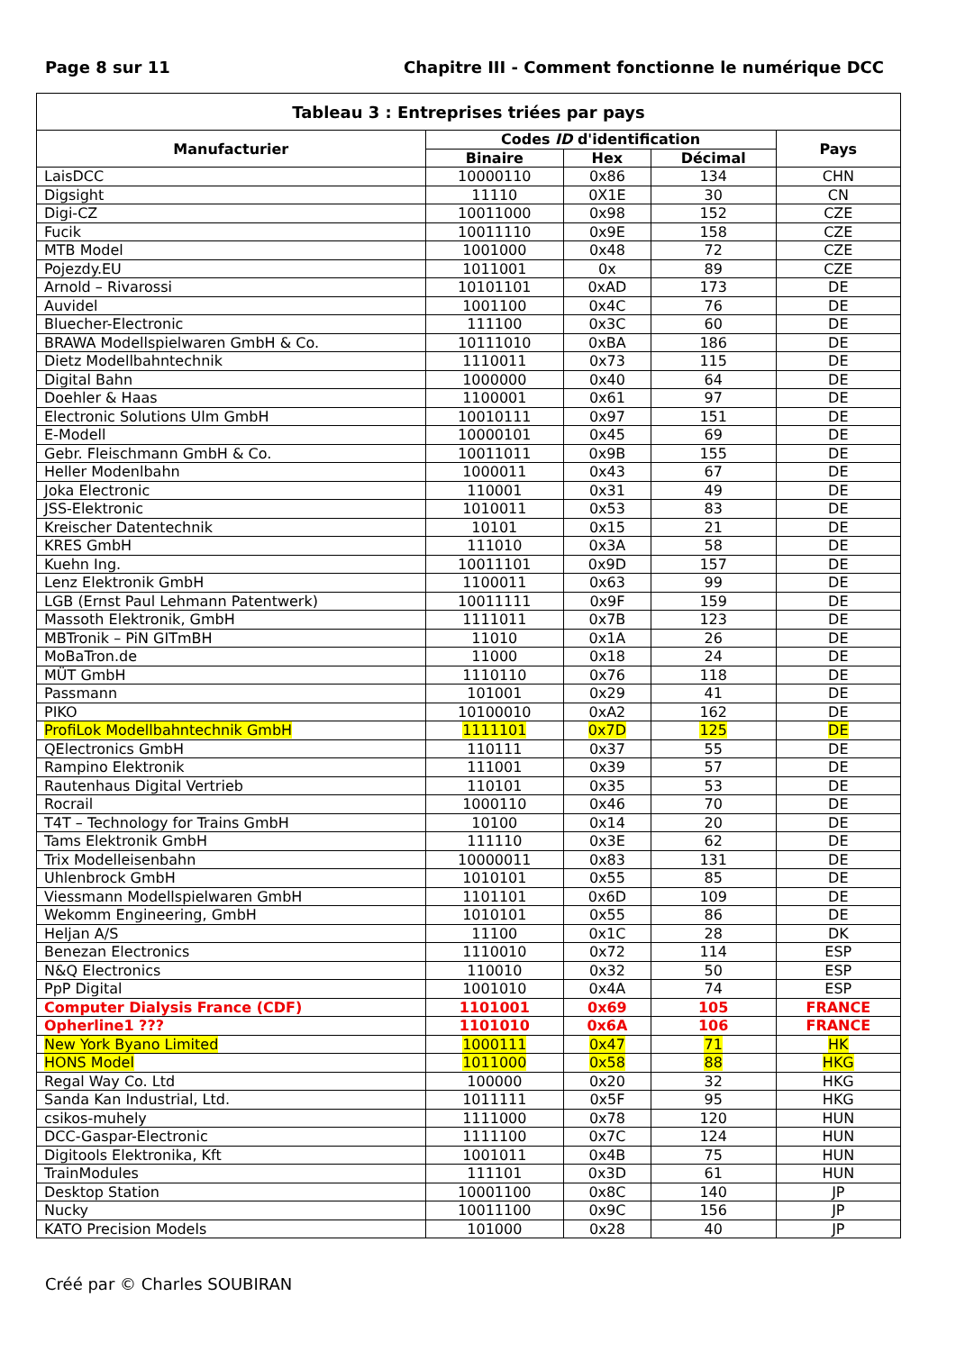Page 8 sur 11 Chapitre III - Comment fonctionne le numérique DCC
| Tableau 3 : Entreprises triées par pays | | | | |
| --- | --- | --- | --- | --- |
| Manufacturier | Codes ID d'identification | | | Pays |
| | Binaire | Hex | Décimal | |
| LaisDCC | 10000110 | 0x86 | 134 | CHN |
| Digsight | 11110 | 0X1E | 30 | CN |
| Digi-CZ | 10011000 | 0x98 | 152 | CZE |
| Fucik | 10011110 | 0x9E | 158 | CZE |
| MTB Model | 1001000 | 0x48 | 72 | CZE |
| Pojezdy.EU | 1011001 | 0x | 89 | CZE |
| Arnold – Rivarossi | 10101101 | 0xAD | 173 | DE |
| Auvidel | 1001100 | 0x4C | 76 | DE |
| Bluecher-Electronic | 111100 | 0x3C | 60 | DE |
| BRAWA Modellspielwaren GmbH & Co. | 10111010 | 0xBA | 186 | DE |
| Dietz Modellbahntechnik | 1110011 | 0x73 | 115 | DE |
| Digital Bahn | 1000000 | 0x40 | 64 | DE |
| Doehler & Haas | 1100001 | 0x61 | 97 | DE |
| Electronic Solutions Ulm GmbH | 10010111 | 0x97 | 151 | DE |
| E-Modell | 10000101 | 0x45 | 69 | DE |
| Gebr. Fleischmann GmbH & Co. | 10011011 | 0x9B | 155 | DE |
| Heller Modenlbahn | 1000011 | 0x43 | 67 | DE |
| Joka Electronic | 110001 | 0x31 | 49 | DE |
| JSS-Elektronic | 1010011 | 0x53 | 83 | DE |
| Kreischer Datentechnik | 10101 | 0x15 | 21 | DE |
| KRES GmbH | 111010 | 0x3A | 58 | DE |
| Kuehn Ing. | 10011101 | 0x9D | 157 | DE |
| Lenz Elektronik GmbH | 1100011 | 0x63 | 99 | DE |
| LGB (Ernst Paul Lehmann Patentwerk) | 10011111 | 0x9F | 159 | DE |
| Massoth Elektronik, GmbH | 1111011 | 0x7B | 123 | DE |
| MBTronik – PiN GITmBH | 11010 | 0x1A | 26 | DE |
| MoBaTron.de | 11000 | 0x18 | 24 | DE |
| MÜT GmbH | 1110110 | 0x76 | 118 | DE |
| Passmann | 101001 | 0x29 | 41 | DE |
| PIKO | 10100010 | 0xA2 | 162 | DE |
| ProfiLok Modellbahntechnik GmbH | 1111101 | 0x7D | 125 | DE |
| QElectronics GmbH | 110111 | 0x37 | 55 | DE |
| Rampino Elektronik | 111001 | 0x39 | 57 | DE |
| Rautenhaus Digital Vertrieb | 110101 | 0x35 | 53 | DE |
| Rocrail | 1000110 | 0x46 | 70 | DE |
| T4T – Technology for Trains GmbH | 10100 | 0x14 | 20 | DE |
| Tams Elektronik GmbH | 111110 | 0x3E | 62 | DE |
| Trix Modelleisenbahn | 10000011 | 0x83 | 131 | DE |
| Uhlenbrock GmbH | 1010101 | 0x55 | 85 | DE |
| Viessmann Modellspielwaren GmbH | 1101101 | 0x6D | 109 | DE |
| Wekomm Engineering, GmbH | 1010101 | 0x55 | 86 | DE |
| Heljan A/S | 11100 | 0x1C | 28 | DK |
| Benezan Electronics | 1110010 | 0x72 | 114 | ESP |
| N&Q Electronics | 110010 | 0x32 | 50 | ESP |
| PpP Digital | 1001010 | 0x4A | 74 | ESP |
| Computer Dialysis France (CDF) | 1101001 | 0x69 | 105 | FRANCE |
| Opherline1 ??? | 1101010 | 0x6A | 106 | FRANCE |
| New York Byano Limited | 1000111 | 0x47 | 71 | HK |
| HONS Model | 1011000 | 0x58 | 88 | HKG |
| Regal Way Co. Ltd | 100000 | 0x20 | 32 | HKG |
| Sanda Kan Industrial, Ltd. | 1011111 | 0x5F | 95 | HKG |
| csikos-muhely | 1111000 | 0x78 | 120 | HUN |
| DCC-Gaspar-Electronic | 1111100 | 0x7C | 124 | HUN |
| Digitools Elektronika, Kft | 1001011 | 0x4B | 75 | HUN |
| TrainModules | 111101 | 0x3D | 61 | HUN |
| Desktop Station | 10001100 | 0x8C | 140 | JP |
| Nucky | 10011100 | 0x9C | 156 | JP |
| KATO Precision Models | 101000 | 0x28 | 40 | JP |
Créé par © Charles SOUBIRAN